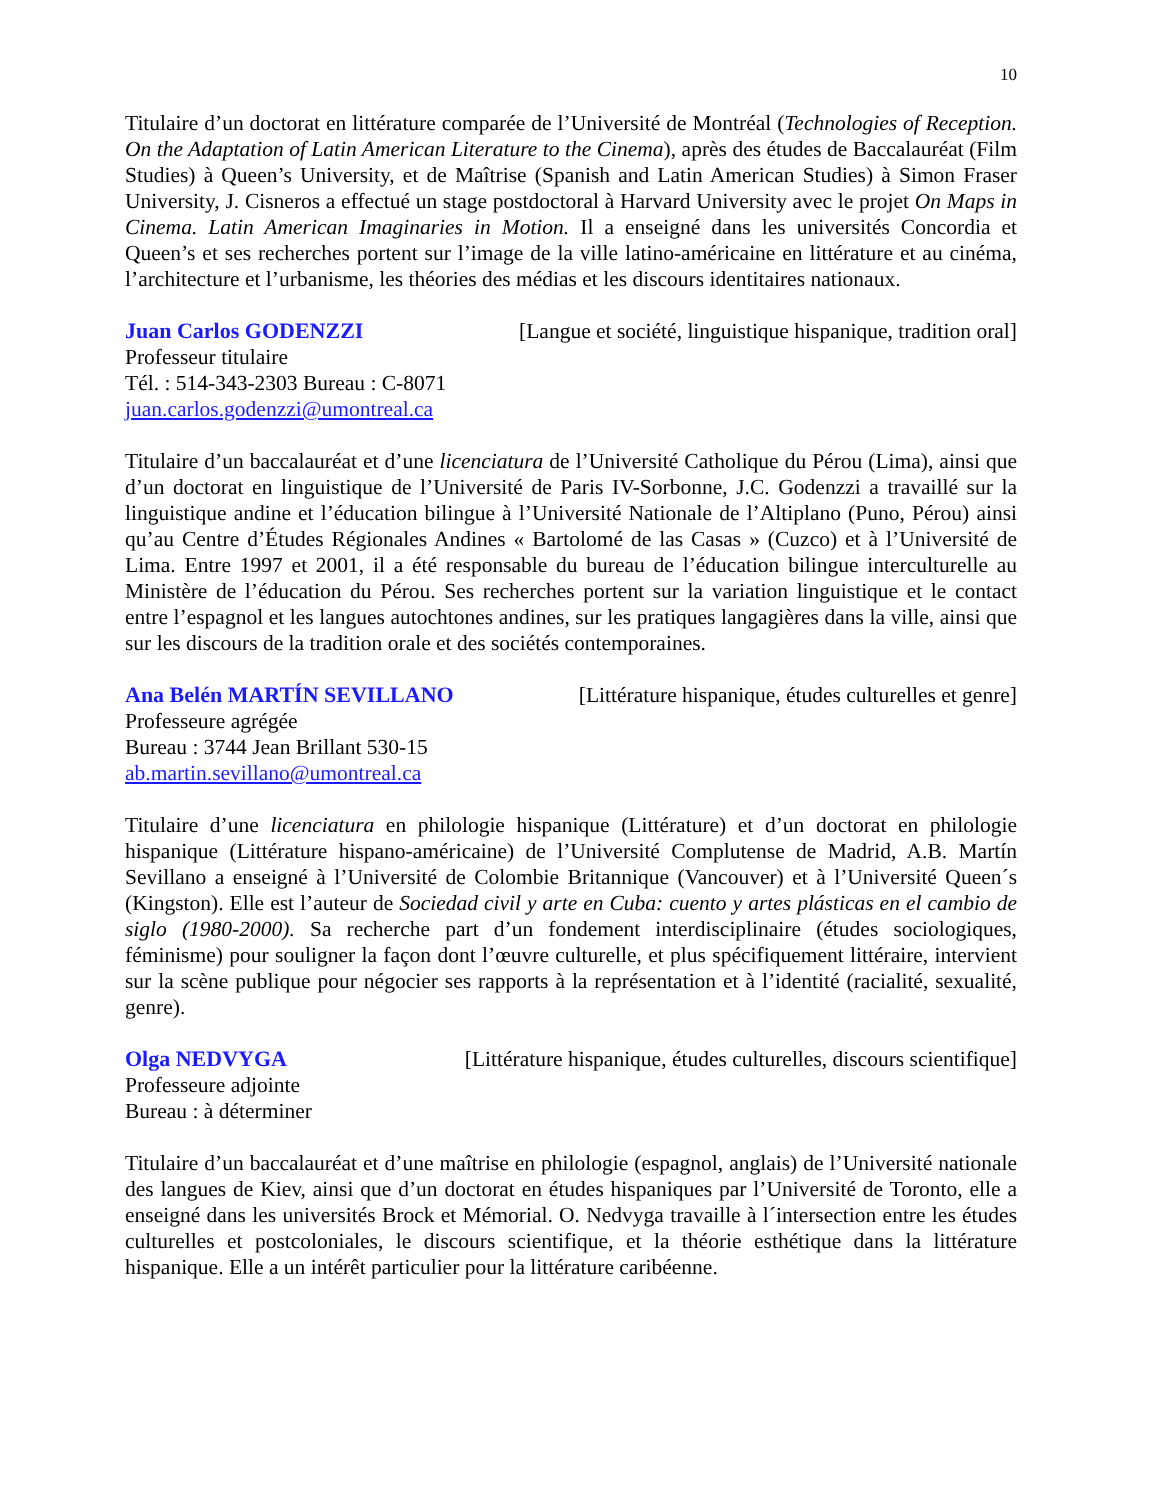10
Titulaire d’un doctorat en littérature comparée de l’Université de Montréal (Technologies of Reception. On the Adaptation of Latin American Literature to the Cinema), après des études de Baccalauréat (Film Studies) à Queen’s University, et de Maîtrise (Spanish and Latin American Studies) à Simon Fraser University, J. Cisneros a effectué un stage postdoctoral à Harvard University avec le projet On Maps in Cinema. Latin American Imaginaries in Motion. Il a enseigné dans les universités Concordia et Queen’s et ses recherches portent sur l’image de la ville latino-américaine en littérature et au cinéma, l’architecture et l’urbanisme, les théories des médias et les discours identitaires nationaux.
Juan Carlos GODENZZI [Langue et société, linguistique hispanique, tradition oral]
Professeur titulaire
Tél. : 514-343-2303 Bureau : C-8071
juan.carlos.godenzzi@umontreal.ca
Titulaire d’un baccalauréat et d’une licenciatura de l’Université Catholique du Pérou (Lima), ainsi que d’un doctorat en linguistique de l’Université de Paris IV-Sorbonne, J.C. Godenzzi a travaillé sur la linguistique andine et l’éducation bilingue à l’Université Nationale de l’Altiplano (Puno, Pérou) ainsi qu’au Centre d’Études Régionales Andines « Bartolomé de las Casas » (Cuzco) et à l’Université de Lima. Entre 1997 et 2001, il a été responsable du bureau de l’éducation bilingue interculturelle au Ministère de l’éducation du Pérou. Ses recherches portent sur la variation linguistique et le contact entre l’espagnol et les langues autochtones andines, sur les pratiques langagières dans la ville, ainsi que sur les discours de la tradition orale et des sociétés contemporaines.
Ana Belén MARTÍN SEVILLANO [Littérature hispanique, études culturelles et genre]
Professeure agrégée
Bureau : 3744 Jean Brillant 530-15
ab.martin.sevillano@umontreal.ca
Titulaire d’une licenciatura en philologie hispanique (Littérature) et d’un doctorat en philologie hispanique (Littérature hispano-américaine) de l’Université Complutense de Madrid, A.B. Martín Sevillano a enseigné à l’Université de Colombie Britannique (Vancouver) et à l’Université Queen´s (Kingston). Elle est l’auteur de Sociedad civil y arte en Cuba: cuento y artes plásticas en el cambio de siglo (1980-2000). Sa recherche part d’un fondement interdisciplinaire (études sociologiques, féminisme) pour souligner la façon dont l’œuvre culturelle, et plus spécifiquement littéraire, intervient sur la scène publique pour négocier ses rapports à la représentation et à l’identité (racialité, sexualité, genre).
Olga NEDVYGA [Littérature hispanique, études culturelles, discours scientifique]
Professeure adjointe
Bureau : à déterminer
Titulaire d’un baccalauréat et d’une maîtrise en philologie (espagnol, anglais) de l’Université nationale des langues de Kiev, ainsi que d’un doctorat en études hispaniques par l’Université de Toronto, elle a enseigné dans les universités Brock et Mémorial. O. Nedvyga travaille à l´intersection entre les études culturelles et postcoloniales, le discours scientifique, et la théorie esthétique dans la littérature hispanique. Elle a un intérêt particulier pour la littérature caribéenne.